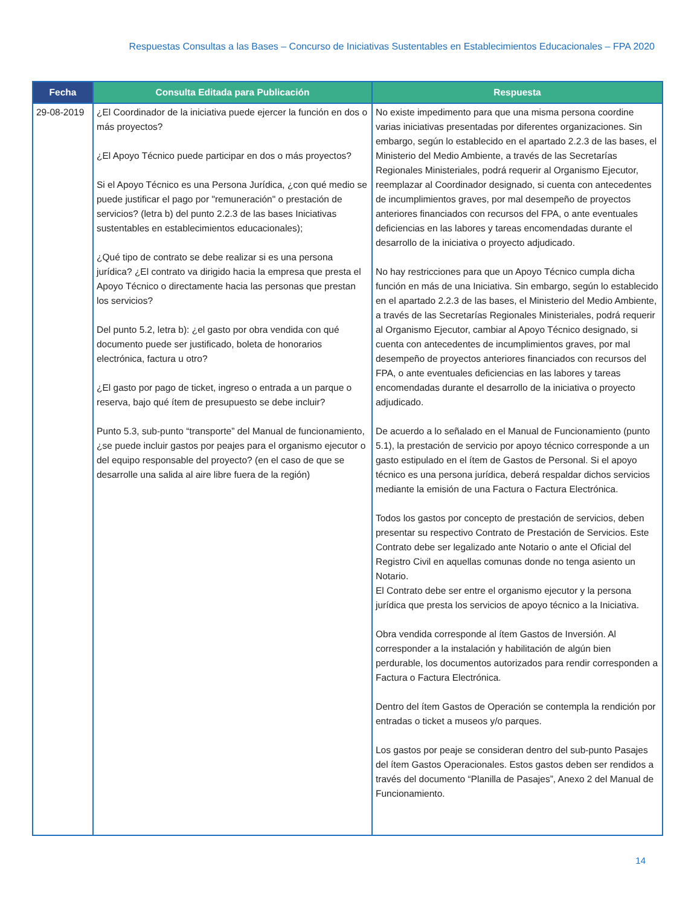Respuestas Consultas a las Bases – Concurso de Iniciativas Sustentables en Establecimientos Educacionales – FPA 2020
| Fecha | Consulta Editada para Publicación | Respuesta |
| --- | --- | --- |
| 29-08-2019 | ¿El Coordinador de la iniciativa puede ejercer la función en dos o más proyectos? ¿El Apoyo Técnico puede participar en dos o más proyectos? Si el Apoyo Técnico es una Persona Jurídica, ¿con qué medio se puede justificar el pago por "remuneración" o prestación de servicios? (letra b) del punto 2.2.3 de las bases Iniciativas sustentables en establecimientos educacionales); ¿Qué tipo de contrato se debe realizar si es una persona jurídica? ¿El contrato va dirigido hacia la empresa que presta el Apoyo Técnico o directamente hacia las personas que prestan los servicios? Del punto 5.2, letra b): ¿el gasto por obra vendida con qué documento puede ser justificado, boleta de honorarios electrónica, factura u otro? ¿El gasto por pago de ticket, ingreso o entrada a un parque o reserva, bajo qué ítem de presupuesto se debe incluir? Punto 5.3, sub-punto “transporte” del Manual de funcionamiento, ¿se puede incluir gastos por peajes para el organismo ejecutor o del equipo responsable del proyecto? (en el caso de que se desarrolle una salida al aire libre fuera de la región) | No existe impedimento para que una misma persona coordine varias iniciativas presentadas por diferentes organizaciones. Sin embargo, según lo establecido en el apartado 2.2.3 de las bases, el Ministerio del Medio Ambiente, a través de las Secretarías Regionales Ministeriales, podrá requerir al Organismo Ejecutor, reemplazar al Coordinador designado, si cuenta con antecedentes de incumplimientos graves, por mal desempeño de proyectos anteriores financiados con recursos del FPA, o ante eventuales deficiencias en las labores y tareas encomendadas durante el desarrollo de la iniciativa o proyecto adjudicado. No hay restricciones para que un Apoyo Técnico cumpla dicha función en más de una Iniciativa. Sin embargo, según lo establecido en el apartado 2.2.3 de las bases, el Ministerio del Medio Ambiente, a través de las Secretarías Regionales Ministeriales, podrá requerir al Organismo Ejecutor, cambiar al Apoyo Técnico designado, si cuenta con antecedentes de incumplimientos graves, por mal desempeño de proyectos anteriores financiados con recursos del FPA, o ante eventuales deficiencias en las labores y tareas encomendadas durante el desarrollo de la iniciativa o proyecto adjudicado. De acuerdo a lo señalado en el Manual de Funcionamiento (punto 5.1), la prestación de servicio por apoyo técnico corresponde a un gasto estipulado en el ítem de Gastos de Personal. Si el apoyo técnico es una persona jurídica, deberá respaldar dichos servicios mediante la emisión de una Factura o Factura Electrónica. Todos los gastos por concepto de prestación de servicios, deben presentar su respectivo Contrato de Prestación de Servicios. Este Contrato debe ser legalizado ante Notario o ante el Oficial del Registro Civil en aquellas comunas donde no tenga asiento un Notario. El Contrato debe ser entre el organismo ejecutor y la persona jurídica que presta los servicios de apoyo técnico a la Iniciativa. Obra vendida corresponde al ítem Gastos de Inversión. Al corresponder a la instalación y habilitación de algún bien perdurable, los documentos autorizados para rendir corresponden a Factura o Factura Electrónica. Dentro del ítem Gastos de Operación se contempla la rendición por entradas o ticket a museos y/o parques. Los gastos por peaje se consideran dentro del sub-punto Pasajes del ítem Gastos Operacionales. Estos gastos deben ser rendidos a través del documento “Planilla de Pasajes”, Anexo 2 del Manual de Funcionamiento. |
14